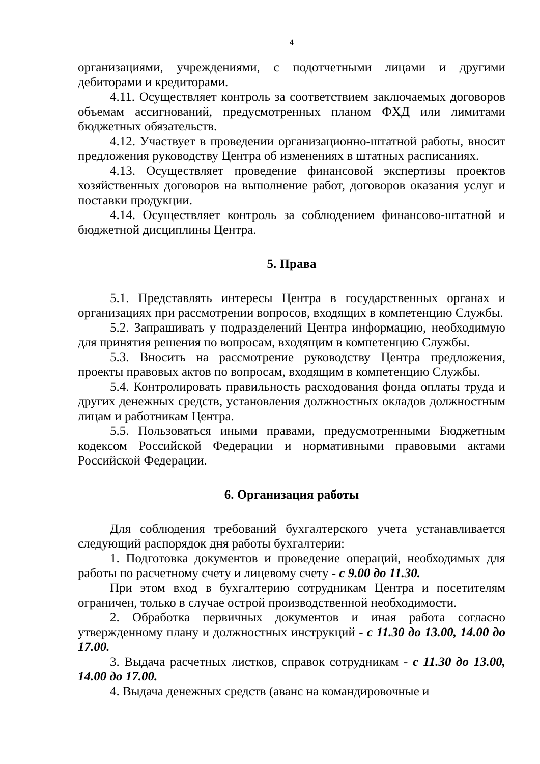4
организациями, учреждениями, с подотчетными лицами и другими дебиторами и кредиторами.
4.11. Осуществляет контроль за соответствием заключаемых договоров объемам ассигнований, предусмотренных планом ФХД или лимитами бюджетных обязательств.
4.12. Участвует в проведении организационно-штатной работы, вносит предложения руководству Центра об изменениях в штатных расписаниях.
4.13. Осуществляет проведение финансовой экспертизы проектов хозяйственных договоров на выполнение работ, договоров оказания услуг и поставки продукции.
4.14. Осуществляет контроль за соблюдением финансово-штатной и бюджетной дисциплины Центра.
5. Права
5.1. Представлять интересы Центра в государственных органах и организациях при рассмотрении вопросов, входящих в компетенцию Службы.
5.2. Запрашивать у подразделений Центра информацию, необходимую для принятия решения по вопросам, входящим в компетенцию Службы.
5.3. Вносить на рассмотрение руководству Центра предложения, проекты правовых актов по вопросам, входящим в компетенцию Службы.
5.4. Контролировать правильность расходования фонда оплаты труда и других денежных средств, установления должностных окладов должностным лицам и работникам Центра.
5.5. Пользоваться иными правами, предусмотренными Бюджетным кодексом Российской Федерации и нормативными правовыми актами Российской Федерации.
6. Организация работы
Для соблюдения требований бухгалтерского учета устанавливается следующий распорядок дня работы бухгалтерии:
1. Подготовка документов и проведение операций, необходимых для работы по расчетному счету и лицевому счету - с 9.00 до 11.30.
При этом вход в бухгалтерию сотрудникам Центра и посетителям ограничен, только в случае острой производственной необходимости.
2. Обработка первичных документов и иная работа согласно утвержденному плану и должностных инструкций - с 11.30 до 13.00, 14.00 до 17.00.
3. Выдача расчетных листков, справок сотрудникам - с 11.30 до 13.00, 14.00 до 17.00.
4. Выдача денежных средств (аванс на командировочные и